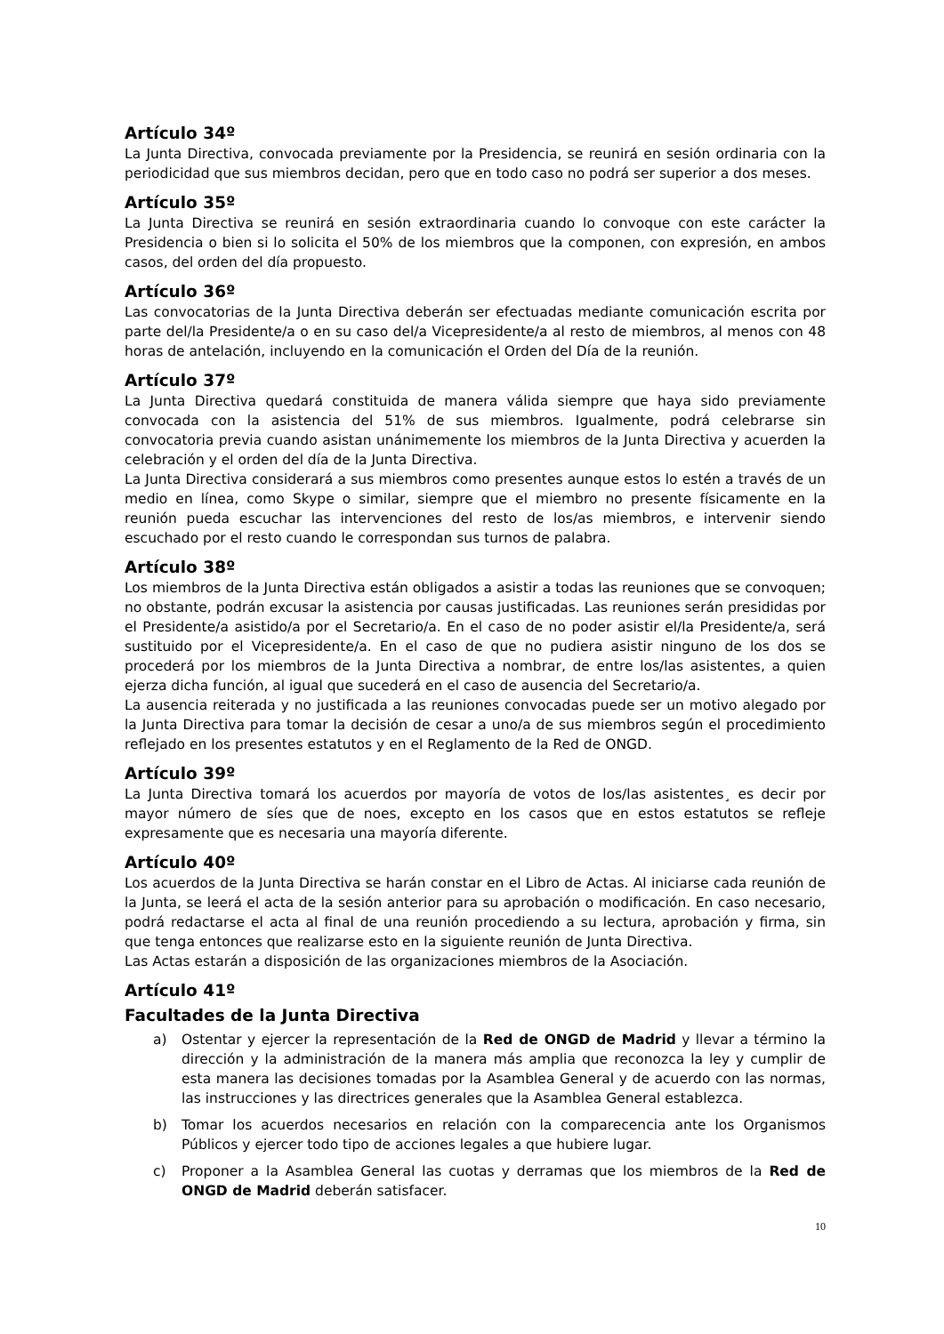Artículo 34º
La Junta Directiva, convocada previamente por la Presidencia, se reunirá en sesión ordinaria con la periodicidad que sus miembros decidan, pero que en todo caso no podrá ser superior a dos meses.
Artículo 35º
La Junta Directiva se reunirá en sesión extraordinaria cuando lo convoque con este carácter la Presidencia o bien si lo solicita el 50% de los miembros que la componen, con expresión, en ambos casos, del orden del día propuesto.
Artículo 36º
Las convocatorias de la Junta Directiva deberán ser efectuadas mediante comunicación escrita por parte del/la Presidente/a o en su caso del/a Vicepresidente/a al resto de miembros, al menos con 48 horas de antelación, incluyendo en la comunicación el Orden del Día de la reunión.
Artículo 37º
La Junta Directiva quedará constituida de manera válida siempre que haya sido previamente convocada con la asistencia del 51% de sus miembros. Igualmente, podrá celebrarse sin convocatoria previa cuando asistan unánimemente los miembros de la Junta Directiva y acuerden la celebración y el orden del día de la Junta Directiva.
La Junta Directiva considerará a sus miembros como presentes aunque estos lo estén a través de un medio en línea, como Skype o similar, siempre que el miembro no presente físicamente en la reunión pueda escuchar las intervenciones del resto de los/as miembros, e intervenir siendo escuchado por el resto cuando le correspondan sus turnos de palabra.
Artículo 38º
Los miembros de la Junta Directiva están obligados a asistir a todas las reuniones que se convoquen; no obstante, podrán excusar la asistencia por causas justificadas. Las reuniones serán presididas por el Presidente/a asistido/a por el Secretario/a. En el caso de no poder asistir el/la Presidente/a, será sustituido por el Vicepresidente/a. En el caso de que no pudiera asistir ninguno de los dos se procederá por los miembros de la Junta Directiva a nombrar, de entre los/las asistentes, a quien ejerza dicha función, al igual que sucederá en el caso de ausencia del Secretario/a.
La ausencia reiterada y no justificada a las reuniones convocadas puede ser un motivo alegado por la Junta Directiva para tomar la decisión de cesar a uno/a de sus miembros según el procedimiento reflejado en los presentes estatutos y en el Reglamento de la Red de ONGD.
Artículo 39º
La Junta Directiva tomará los acuerdos por mayoría de votos de los/las asistentes¸ es decir por mayor número de síes que de noes, excepto en los casos que en estos estatutos se refleje expresamente que es necesaria una mayoría diferente.
Artículo 40º
Los acuerdos de la Junta Directiva se harán constar en el Libro de Actas. Al iniciarse cada reunión de la Junta, se leerá el acta de la sesión anterior para su aprobación o modificación. En caso necesario, podrá redactarse el acta al final de una reunión procediendo a su lectura, aprobación y firma, sin que tenga entonces que realizarse esto en la siguiente reunión de Junta Directiva.
Las Actas estarán a disposición de las organizaciones miembros de la Asociación.
Artículo 41º
Facultades de la Junta Directiva
a) Ostentar y ejercer la representación de la Red de ONGD de Madrid y llevar a término la dirección y la administración de la manera más amplia que reconozca la ley y cumplir de esta manera las decisiones tomadas por la Asamblea General y de acuerdo con las normas, las instrucciones y las directrices generales que la Asamblea General establezca.
b) Tomar los acuerdos necesarios en relación con la comparecencia ante los Organismos Públicos y ejercer todo tipo de acciones legales a que hubiere lugar.
c) Proponer a la Asamblea General las cuotas y derramas que los miembros de la Red de ONGD de Madrid deberán satisfacer.
10